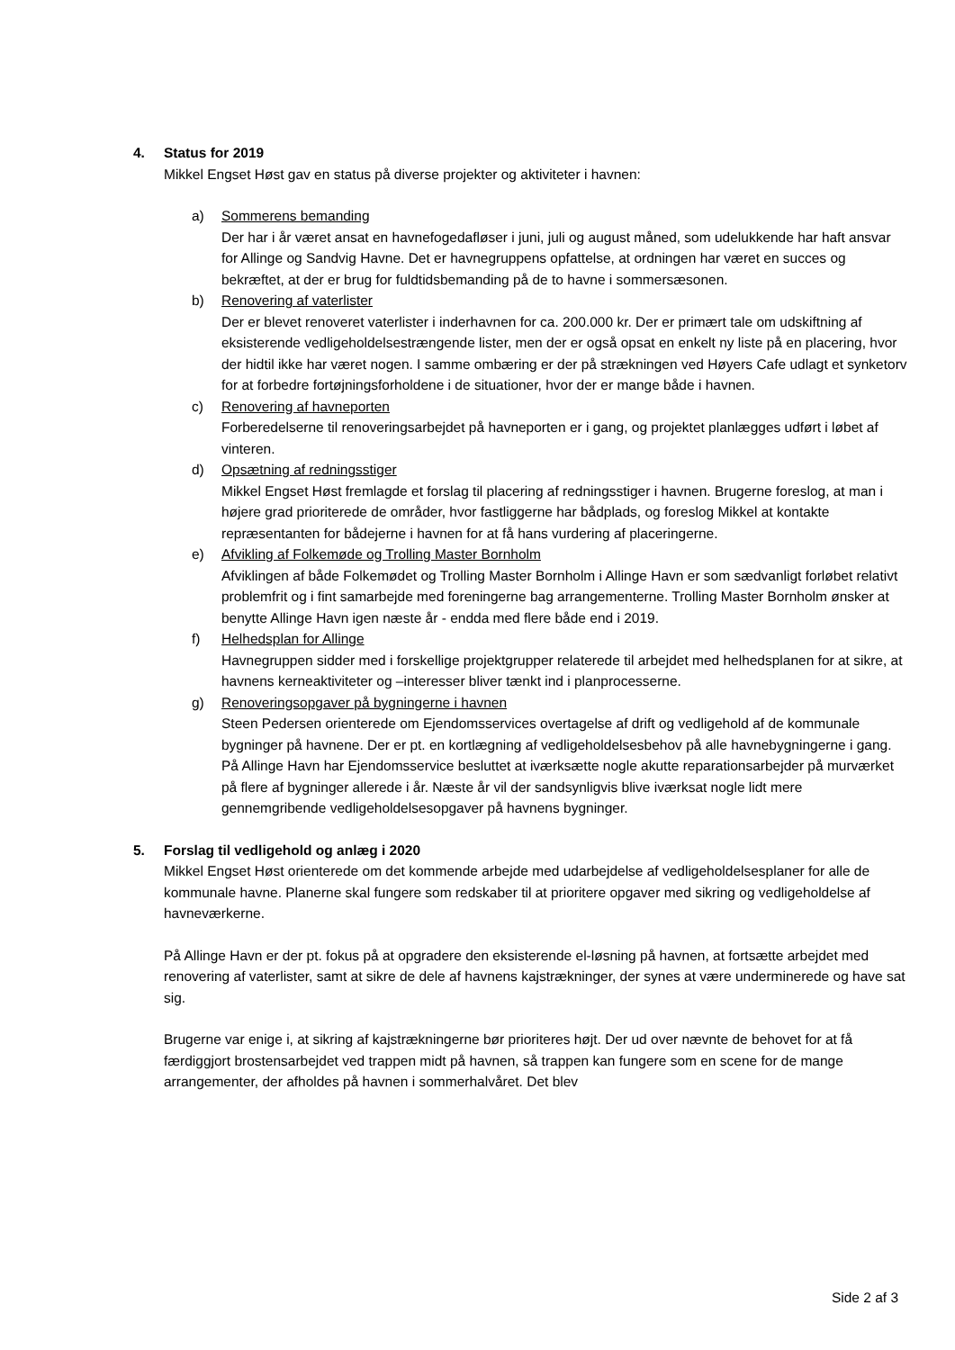4. Status for 2019
Mikkel Engset Høst gav en status på diverse projekter og aktiviteter i havnen:
a) Sommerens bemanding
Der har i år været ansat en havnefogedafløser i juni, juli og august måned, som udelukkende har haft ansvar for Allinge og Sandvig Havne. Det er havnegruppens opfattelse, at ordningen har været en succes og bekræftet, at der er brug for fuldtidsbemanding på de to havne i sommersæsonen.
b) Renovering af vaterlister
Der er blevet renoveret vaterlister i inderhavnen for ca. 200.000 kr. Der er primært tale om udskiftning af eksisterende vedligeholdelsestrængende lister, men der er også opsat en enkelt ny liste på en placering, hvor der hidtil ikke har været nogen. I samme ombæring er der på strækningen ved Høyers Cafe udlagt et synketorv for at forbedre fortøjningsforholdene i de situationer, hvor der er mange både i havnen.
c) Renovering af havneporten
Forberedelserne til renoveringsarbejdet på havneporten er i gang, og projektet planlægges udført i løbet af vinteren.
d) Opsætning af redningsstiger
Mikkel Engset Høst fremlagde et forslag til placering af redningsstiger i havnen. Brugerne foreslog, at man i højere grad prioriterede de områder, hvor fastliggerne har bådplads, og foreslog Mikkel at kontakte repræsentanten for bådejerne i havnen for at få hans vurdering af placeringerne.
e) Afvikling af Folkemøde og Trolling Master Bornholm
Afviklingen af både Folkemødet og Trolling Master Bornholm i Allinge Havn er som sædvanligt forløbet relativt problemfrit og i fint samarbejde med foreningerne bag arrangementerne. Trolling Master Bornholm ønsker at benytte Allinge Havn igen næste år - endda med flere både end i 2019.
f) Helhedsplan for Allinge
Havnegruppen sidder med i forskellige projektgrupper relaterede til arbejdet med helhedsplanen for at sikre, at havnens kerneaktiviteter og –interesser bliver tænkt ind i planprocesserne.
g) Renoveringsopgaver på bygningerne i havnen
Steen Pedersen orienterede om Ejendomsservices overtagelse af drift og vedligehold af de kommunale bygninger på havnene. Der er pt. en kortlægning af vedligeholdelsesbehov på alle havnebygningerne i gang. På Allinge Havn har Ejendomsservice besluttet at iværksætte nogle akutte reparationsarbejder på murværket på flere af bygninger allerede i år. Næste år vil der sandsynligvis blive iværksat nogle lidt mere gennemgribende vedligeholdelsesopgaver på havnens bygninger.
5. Forslag til vedligehold og anlæg i 2020
Mikkel Engset Høst orienterede om det kommende arbejde med udarbejdelse af vedligeholdelsesplaner for alle de kommunale havne. Planerne skal fungere som redskaber til at prioritere opgaver med sikring og vedligeholdelse af havneværkerne.
På Allinge Havn er der pt. fokus på at opgradere den eksisterende el-løsning på havnen, at fortsætte arbejdet med renovering af vaterlister, samt at sikre de dele af havnens kajstrækninger, der synes at være underminerede og have sat sig.
Brugerne var enige i, at sikring af kajstrækningerne bør prioriteres højt. Der ud over nævnte de behovet for at få færdiggjort brostensarbejdet ved trappen midt på havnen, så trappen kan fungere som en scene for de mange arrangementer, der afholdes på havnen i sommerhalvåret. Det blev
Side 2 af 3